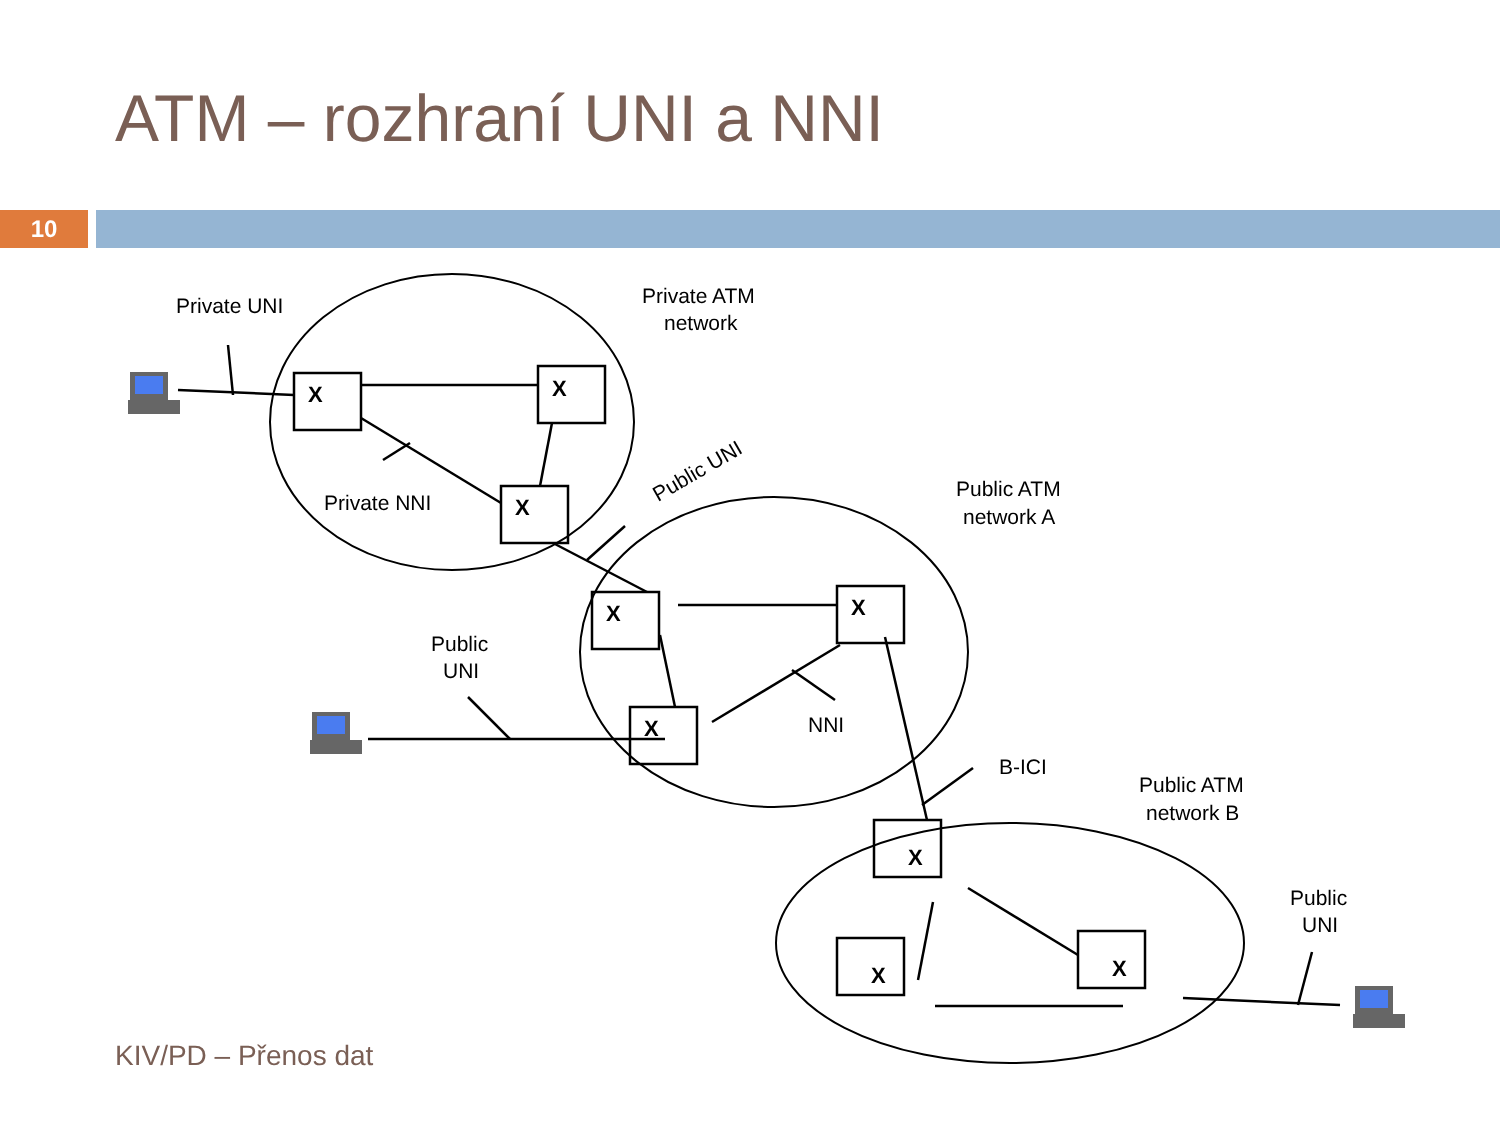ATM – rozhraní UNI a NNI
10
X
X
X
X
X
X
X
X
X
Private UNI
Private ATM
network
Private NNI
Public UNI
Public ATM
network A
Public
UNI
NNI
B-ICI
Public ATM
network B
Public
UNI
KIV/PD – Přenos dat